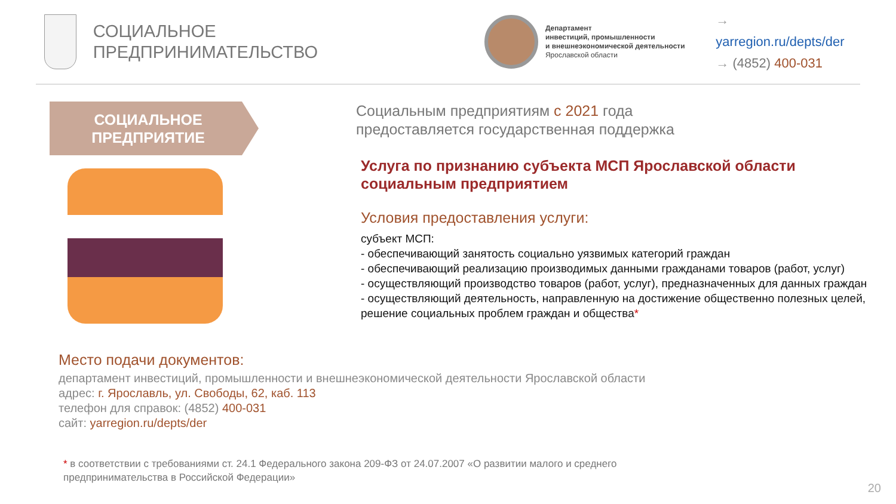СОЦИАЛЬНОЕ
ПРЕДПРИНИМАТЕЛЬСТВО
Департамент
инвестиций, промышленности
и внешнеэкономической деятельности
Ярославской области
→ yarregion.ru/depts/der
→ (4852) 400-031
СОЦИАЛЬНОЕ
ПРЕДПРИЯТИЕ
Социальным предприятиям с 2021 года
предоставляется государственная поддержка
Услуга по признанию субъекта МСП Ярославской области социальным предприятием
Условия предоставления услуги:
субъект МСП:
- обеспечивающий занятость социально уязвимых категорий граждан
- обеспечивающий реализацию производимых данными гражданами товаров (работ, услуг)
- осуществляющий производство товаров (работ, услуг), предназначенных для данных граждан
- осуществляющий деятельность, направленную на достижение общественно полезных целей, решение социальных проблем граждан и общества*
Место подачи документов:
департамент инвестиций, промышленности и внешнеэкономической деятельности Ярославской области
адрес: г. Ярославль, ул. Свободы, 62, каб. 113
телефон для справок: (4852) 400-031
сайт: yarregion.ru/depts/der
* в соответствии с требованиями ст. 24.1 Федерального закона 209-ФЗ от 24.07.2007 «О развитии малого и среднего
предпринимательства в Российской Федерации»
20